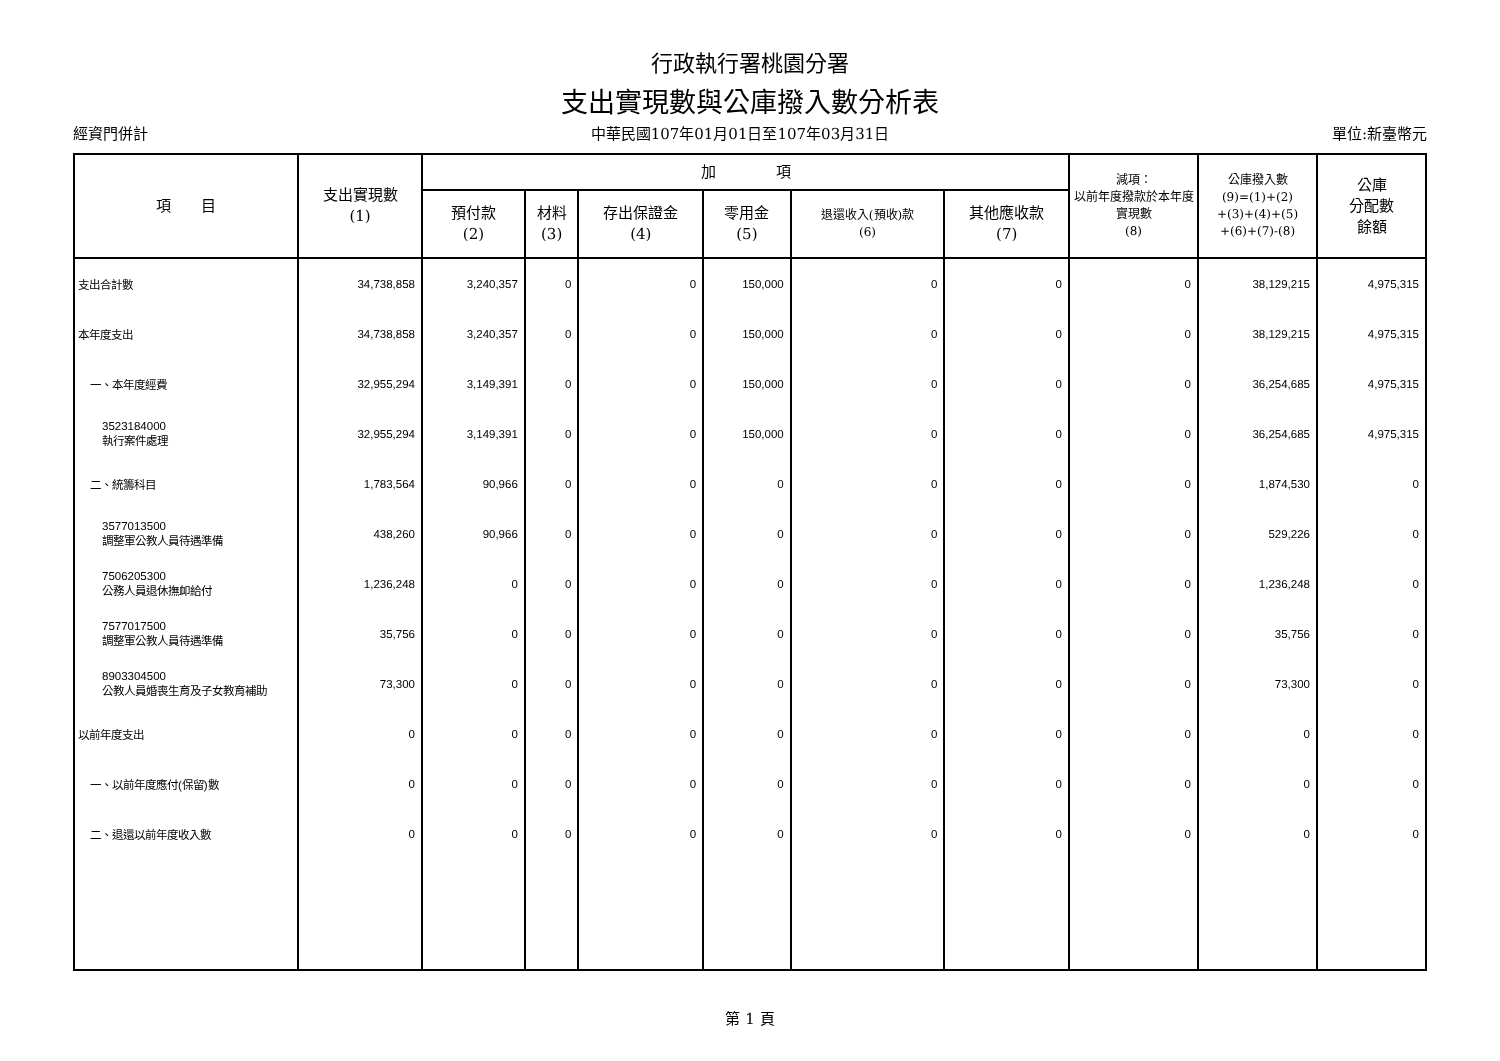行政執行署桃園分署
支出實現數與公庫撥入數分析表
經資門併計 中華民國107年01月01日至107年03月31日 單位:新臺幣元
| 項 目 | 支出實現數 (1) | 加 項 | | | | | | 減項： 以前年度撥款於本年度實現數 (8) | 公庫撥入數 (9)=(1)+(2) +(3)+(4)+(5) +(6)+(7)-(8) | 公庫 分配數 餘額 |
| --- | --- | --- | --- | --- | --- | --- | --- | --- | --- | --- |
| | | 預付款 (2) | 材料 (3) | 存出保證金 (4) | 零用金 (5) | 退還收入(預收)款 (6) | 其他應收款 (7) | | | |
| 支出合計數 | 34,738,858 | 3,240,357 | 0 | 0 | 150,000 | 0 | 0 | 0 | 38,129,215 | 4,975,315 |
| 本年度支出 | 34,738,858 | 3,240,357 | 0 | 0 | 150,000 | 0 | 0 | 0 | 38,129,215 | 4,975,315 |
| 一、本年度經費 | 32,955,294 | 3,149,391 | 0 | 0 | 150,000 | 0 | 0 | 0 | 36,254,685 | 4,975,315 |
| 3523184000 執行案件處理 | 32,955,294 | 3,149,391 | 0 | 0 | 150,000 | 0 | 0 | 0 | 36,254,685 | 4,975,315 |
| 二、統籌科目 | 1,783,564 | 90,966 | 0 | 0 | 0 | 0 | 0 | 0 | 1,874,530 | 0 |
| 3577013500 調整軍公教人員待遇準備 | 438,260 | 90,966 | 0 | 0 | 0 | 0 | 0 | 0 | 529,226 | 0 |
| 7506205300 公務人員退休撫卹給付 | 1,236,248 | 0 | 0 | 0 | 0 | 0 | 0 | 0 | 1,236,248 | 0 |
| 7577017500 調整軍公教人員待遇準備 | 35,756 | 0 | 0 | 0 | 0 | 0 | 0 | 0 | 35,756 | 0 |
| 8903304500 公教人員婚喪生育及子女教育補助 | 73,300 | 0 | 0 | 0 | 0 | 0 | 0 | 0 | 73,300 | 0 |
| 以前年度支出 | 0 | 0 | 0 | 0 | 0 | 0 | 0 | 0 | 0 | 0 |
| 一、以前年度應付(保留)數 | 0 | 0 | 0 | 0 | 0 | 0 | 0 | 0 | 0 | 0 |
| 二、退還以前年度收入數 | 0 | 0 | 0 | 0 | 0 | 0 | 0 | 0 | 0 | 0 |
第 1 頁